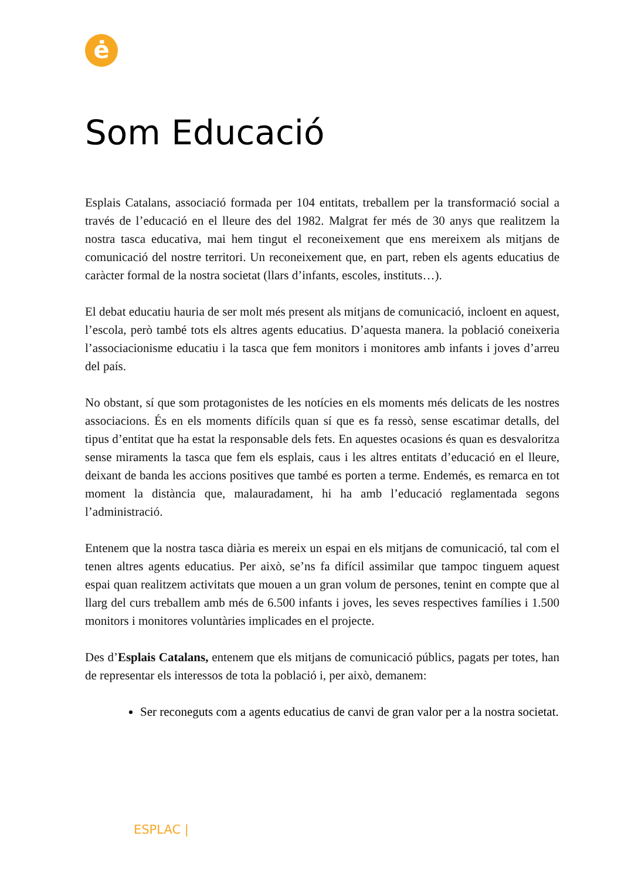ė
Som Educació
Esplais Catalans, associació formada per 104 entitats, treballem per la transformació social a través de l’educació en el lleure des del 1982. Malgrat fer més de 30 anys que realitzem la nostra tasca educativa, mai hem tingut el reconeixement que ens mereixem als mitjans de comunicació del nostre territori. Un reconeixement que, en part, reben els agents educatius de caràcter formal de la nostra societat (llars d’infants, escoles, instituts…).
El debat educatiu hauria de ser molt més present als mitjans de comunicació, incloent en aquest, l’escola, però també tots els altres agents educatius. D’aquesta manera. la població coneixeria l’associacionisme educatiu i la tasca que fem monitors i monitores amb infants i joves d’arreu del país.
No obstant, sí que som protagonistes de les notícies en els moments més delicats de les nostres associacions. És en els moments difícils quan sí que es fa ressò, sense escatimar detalls, del tipus d’entitat que ha estat la responsable dels fets. En aquestes ocasions és quan es desvaloritza sense miraments la tasca que fem els esplais, caus i les altres entitats d’educació en el lleure, deixant de banda les accions positives que també es porten a terme. Endemés, es remarca en tot moment la distància que, malauradament, hi ha amb l’educació reglamentada segons l’administració.
Entenem que la nostra tasca diària es mereix un espai en els mitjans de comunicació, tal com el tenen altres agents educatius. Per això, se’ns fa difícil assimilar que tampoc tinguem aquest espai quan realitzem activitats que mouen a un gran volum de persones, tenint en compte que al llarg del curs treballem amb més de 6.500 infants i joves, les seves respectives famílies i 1.500 monitors i monitores voluntàries implicades en el projecte.
Des d’Esplais Catalans, entenem que els mitjans de comunicació públics, pagats per totes, han de representar els interessos de tota la població i, per això, demanem:
Ser reconeguts com a agents educatius de canvi de gran valor per a la nostra societat.
ESPLAC |